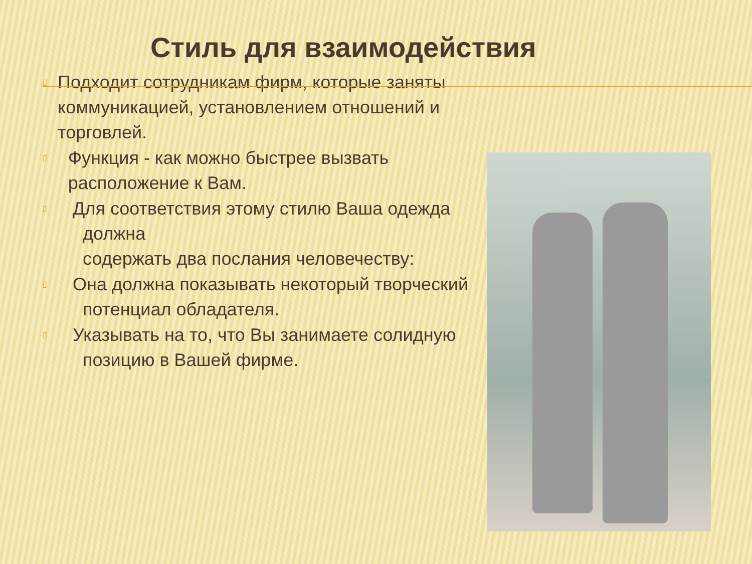Стиль для взаимодействия
▯ Подходит сотрудникам фирм, которые заняты коммуникацией, установлением отношений и торговлей.
▯ Функция - как можно быстрее вызвать расположение к Вам.
▯ Для соответствия этому стилю Ваша одежда
должна
содержать два послания человечеству:
▯ Она должна показывать некоторый творческий
потенциал обладателя.
▯ Указывать на то, что Вы занимаете солидную
позицию в Вашей фирме.